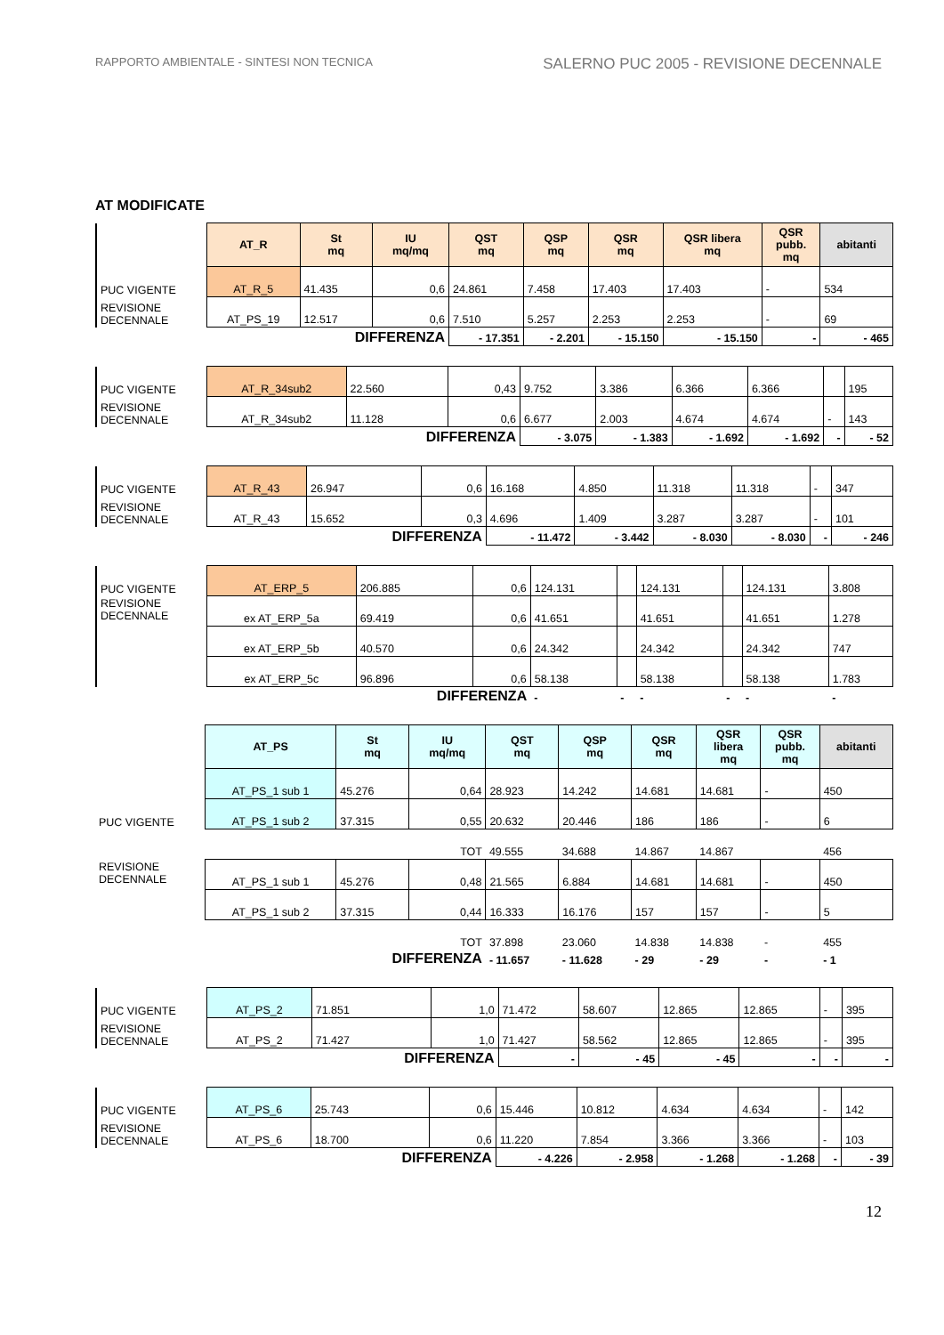RAPPORTO AMBIENTALE - SINTESI NON TECNICA SALERNO PUC 2005 - REVISIONE DECENNALE
AT MODIFICATE
| | AT_R | St mq | IU mq/mq | QST mq | QSP mq | QSR mq | QSR libera mq | QSR pubb. mq | abitanti |
| PUC VIGENTE | AT_R_5 | 41.435 | 0,6 | 24.861 | 7.458 | 17.403 | 17.403 | - | 534 |
| REVISIONE DECENNALE | AT_PS_19 | 12.517 | 0,6 | 7.510 | 5.257 | 2.253 | 2.253 | - | 69 |
| | | DIFFERENZA | | - 17.351 | - 2.201 | - 15.150 | - 15.150 | - | - 465 |
| PUC VIGENTE | AT_R_34sub2 | 22.560 | 0,43 | 9.752 | 3.386 | 6.366 | 6.366 | | 195 |
| REVISIONE DECENNALE | AT_R_34sub2 | 11.128 | 0,6 | 6.677 | 2.003 | 4.674 | 4.674 | - | 143 |
| | | DIFFERENZA | | - 3.075 | - 1.383 | - 1.692 | - 1.692 | - | - 52 |
| PUC VIGENTE | AT_R_43 | 26.947 | 0,6 | 16.168 | 4.850 | 11.318 | 11.318 | - | 347 |
| REVISIONE DECENNALE | AT_R_43 | 15.652 | 0,3 | 4.696 | 1.409 | 3.287 | 3.287 | - | 101 |
| | | DIFFERENZA | | - 11.472 | - 3.442 | - 8.030 | - 8.030 | - | - 246 |
| PUC VIGENTE | AT_ERP_5 | 206.885 | 0,6 | 124.131 | | 124.131 | | 124.131 | 3.808 |
| REVISIONE DECENNALE | ex AT_ERP_5a | 69.419 | 0,6 | 41.651 | | 41.651 | | 41.651 | 1.278 |
| | ex AT_ERP_5b | 40.570 | 0,6 | 24.342 | | 24.342 | | 24.342 | 747 |
| | ex AT_ERP_5c | 96.896 | 0,6 | 58.138 | | 58.138 | | 58.138 | 1.783 |
| | | DIFFERENZA | | - | - | - | - | - | - |
| | AT_PS | St mq | IU mq/mq | QST mq | QSP mq | QSR mq | QSR libera mq | QSR pubb. mq | abitanti |
| PUC VIGENTE | AT_PS_1 sub 1 | 45.276 | 0,64 | 28.923 | 14.242 | 14.681 | 14.681 | - | 450 |
| | AT_PS_1 sub 2 | 37.315 | 0,55 | 20.632 | 20.446 | 186 | 186 | - | 6 |
| | | | TOT | 49.555 | 34.688 | 14.867 | 14.867 | | 456 |
| REVISIONE DECENNALE | AT_PS_1 sub 1 | 45.276 | 0,48 | 21.565 | 6.884 | 14.681 | 14.681 | - | 450 |
| | AT_PS_1 sub 2 | 37.315 | 0,44 | 16.333 | 16.176 | 157 | 157 | - | 5 |
| | | | TOT | 37.898 | 23.060 | 14.838 | 14.838 | - | 455 |
| | | DIFFERENZA | | - 11.657 | - 11.628 | - 29 | - 29 | - | - 1 |
| PUC VIGENTE | AT_PS_2 | 71.851 | 1,0 | 71.472 | 58.607 | 12.865 | 12.865 | - | 395 |
| REVISIONE DECENNALE | AT_PS_2 | 71.427 | 1,0 | 71.427 | 58.562 | 12.865 | 12.865 | - | 395 |
| | | DIFFERENZA | | - | - 45 | - 45 | - | - | - |
| PUC VIGENTE | AT_PS_6 | 25.743 | 0,6 | 15.446 | 10.812 | 4.634 | 4.634 | - | 142 |
| REVISIONE DECENNALE | AT_PS_6 | 18.700 | 0,6 | 11.220 | 7.854 | 3.366 | 3.366 | - | 103 |
| | | DIFFERENZA | | - 4.226 | - 2.958 | - 1.268 | - 1.268 | - | - 39 |
12